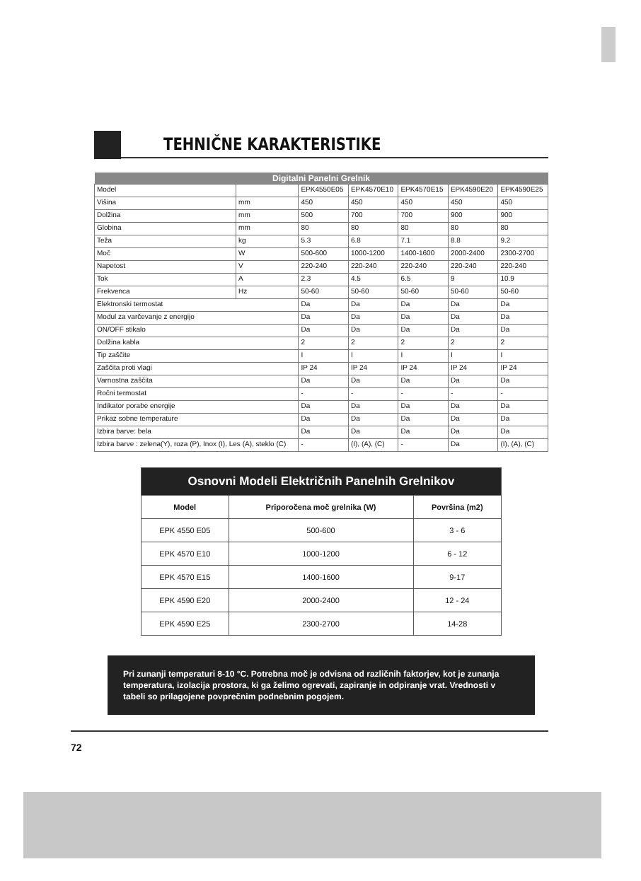TEHNIČNE KARAKTERISTIKE
| Digitalni Panelni Grelnik | | | | | | |
| --- | --- | --- | --- | --- | --- | --- |
| Model | | EPK4550E05 | EPK4570E10 | EPK4570E15 | EPK4590E20 | EPK4590E25 |
| Višina | mm | 450 | 450 | 450 | 450 | 450 |
| Dolžina | mm | 500 | 700 | 700 | 900 | 900 |
| Globina | mm | 80 | 80 | 80 | 80 | 80 |
| Teža | kg | 5.3 | 6.8 | 7.1 | 8.8 | 9.2 |
| Moč | W | 500-600 | 1000-1200 | 1400-1600 | 2000-2400 | 2300-2700 |
| Napetost | V | 220-240 | 220-240 | 220-240 | 220-240 | 220-240 |
| Tok | A | 2.3 | 4.5 | 6.5 | 9 | 10.9 |
| Frekvenca | Hz | 50-60 | 50-60 | 50-60 | 50-60 | 50-60 |
| Elektronski termostat | | Da | Da | Da | Da | Da |
| Modul za varčevanje z energijo | | Da | Da | Da | Da | Da |
| ON/OFF stikalo | | Da | Da | Da | Da | Da |
| Dolžina kabla | | 2 | 2 | 2 | 2 | 2 |
| Tip zaščite | | I | I | I | I | I |
| Zaščita proti vlagi | | IP 24 | IP 24 | IP 24 | IP 24 | IP 24 |
| Varnostna zaščita | | Da | Da | Da | Da | Da |
| Ročni termostat | | - | - | - | - | - |
| Indikator porabe energije | | Da | Da | Da | Da | Da |
| Prikaz sobne temperature | | Da | Da | Da | Da | Da |
| Izbira barve: bela | | Da | Da | Da | Da | Da |
| Izbira barve : zelena(Y), roza (P), Inox (I), Les (A), steklo (C) | | - | (I), (A), (C) | - | Da | (I), (A), (C) |
| Osnovni Modeli Električnih Panelnih Grelnikov | | |
| --- | --- | --- |
| Model | Priporočena moč grelnika (W) | Površina (m2) |
| EPK 4550 E05 | 500-600 | 3 - 6 |
| EPK 4570 E10 | 1000-1200 | 6 - 12 |
| EPK 4570 E15 | 1400-1600 | 9-17 |
| EPK 4590 E20 | 2000-2400 | 12 - 24 |
| EPK 4590 E25 | 2300-2700 | 14-28 |
Pri zunanji temperaturi 8-10 °C. Potrebna moč je odvisna od različnih faktorjev, kot je zunanja temperatura, izolacija prostora, ki ga želimo ogrevati, zapiranje in odpiranje vrat. Vrednosti v tabeli so prilagojene povprečnim podnebnim pogojem.
72